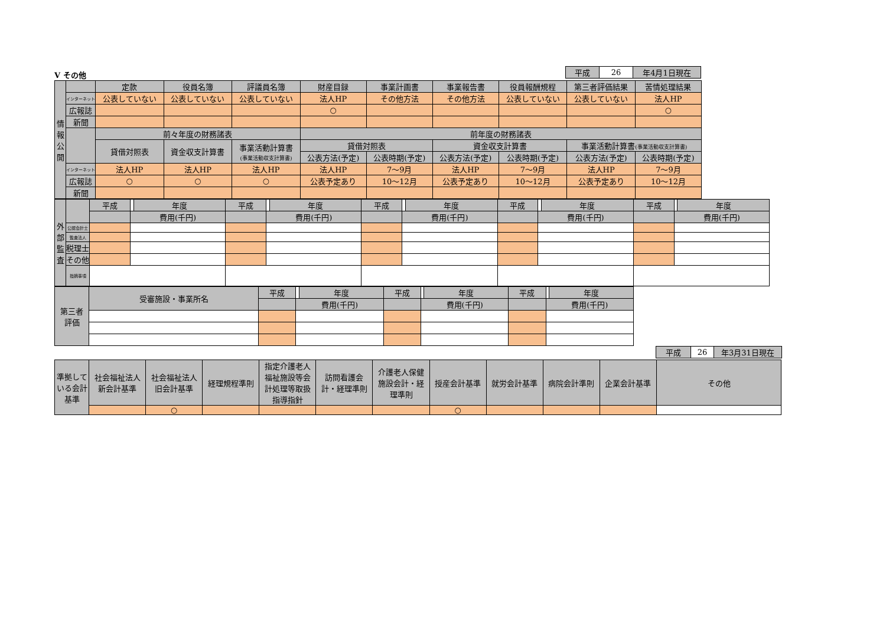| 平成 | 26 | 年4月1日現在 |
Ⅴ その他
| 情 報 公 開 | | 定款 | 役員名簿 | 評議員名簿 | 財産目録 | 事業計画書 | 事業報告書 | 役員報酬規程 | 第三者評価結果 | 苦情処理結果 |
| | インターネット | 公表していない | 公表していない | 公表していない | 法人HP | その他方法 | その他方法 | 公表していない | 公表していない | 法人HP |
| | 広報誌 | | | | ○ | | | | | ○ |
| | 新聞 | | | | | | | | | |
| | | 前々年度の財務諸表 | | | 前年度の財務諸表 | | | | | |
| | | 貸借対照表 | 資金収支計算書 | 事業活動計算書 (事業活動収支計算書) | 貸借対照表 | | 資金収支計算書 | | 事業活動計算書 (事業活動収支計算書) | |
| | | | | | 公表方法(予定) | 公表時期(予定) | 公表方法(予定) | 公表時期(予定) | 公表方法(予定) | 公表時期(予定) |
| | インターネット | 法人HP | 法人HP | 法人HP | 法人HP | 7～9月 | 法人HP | 7～9月 | 法人HP | 7～9月 |
| | 広報誌 | ○ | ○ | ○ | 公表予定あり | 10～12月 | 公表予定あり | 10～12月 | 公表予定あり | 10～12月 |
| | 新聞 | | | | | | | | | |
| 外 部 監 査 | | 平成 | | 年度 | 平成 | | 年度 | 平成 | | 年度 | 平成 | | 年度 | 平成 | | 年度 |
| | | | 費用(千円) | | | 費用(千円) | | | 費用(千円) | | | 費用(千円) | | | 費用(千円) | |
| | 公認会計士 | | | | | | | | | | | | | | | |
| | 監査法人 | | | | | | | | | | | | | | | |
| | 税理士 | | | | | | | | | | | | | | | |
| | その他 | | | | | | | | | | | | | | | |
| | 指摘事項 | | | | | | | | | | | | | | | |
| 第三者 評価 | 受審施設・事業所名 | 平成 | | 年度 | 平成 | | 年度 | 平成 | | 年度 |
| | | | 費用(千円) | | | 費用(千円) | | | 費用(千円) | |
| 平成 | 26 | 年3月31日現在 |
| 準拠している会計基準 | 社会福祉法人 新会計基準 | 社会福祉法人 旧会計基準 | 経理規程準則 | 指定介護老人 福祉施設等会 計処理等取扱 指導指針 | 訪問看護会 計・経理準則 | 介護老人保健 施設会計・経 理準則 | 授産会計基準 | 就労会計基準 | 病院会計準則 | 企業会計基準 | その他 |
| | | ○ | | | | | ○ | | | | |